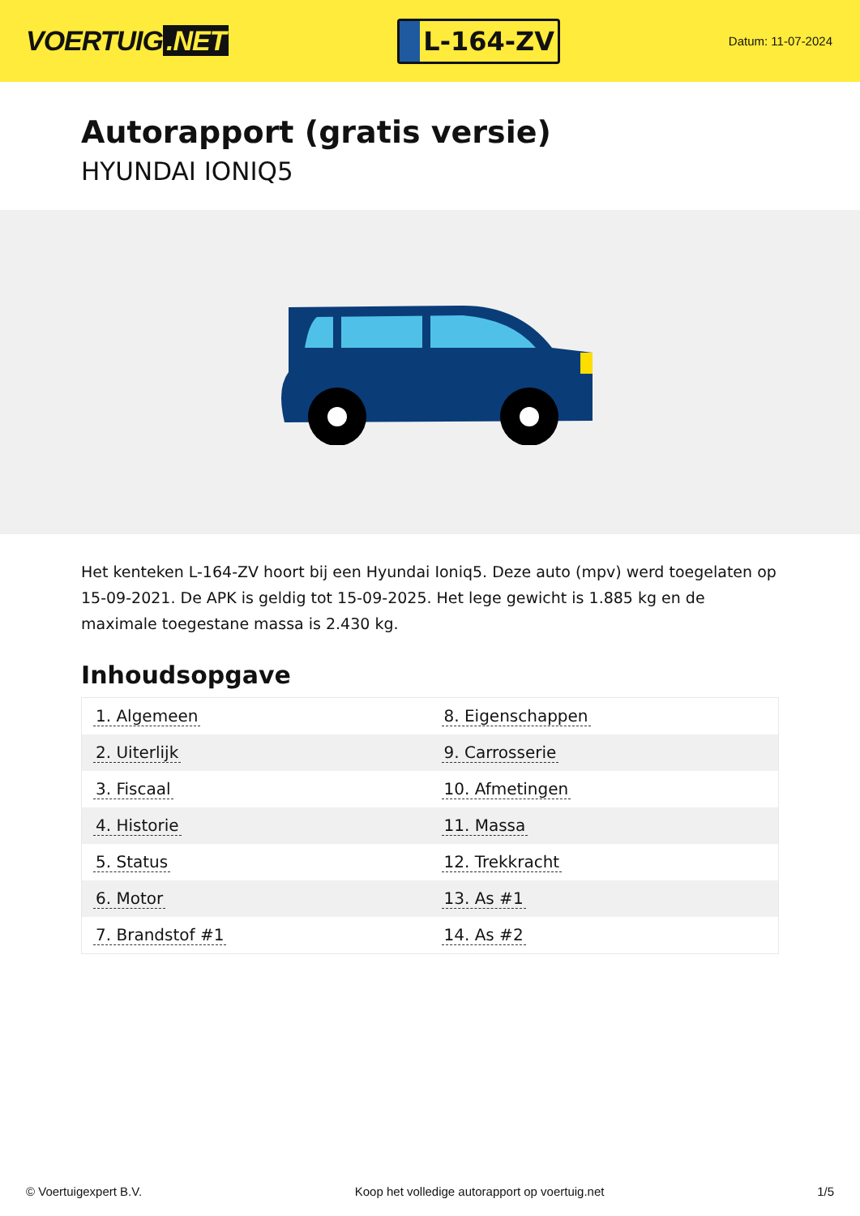VOERTUIG.NET
L-164-ZV
Datum: 11-07-2024
Autorapport (gratis versie)
HYUNDAI IONIQ5
Het kenteken L-164-ZV hoort bij een Hyundai Ioniq5. Deze auto (mpv) werd toegelaten op 15-09-2021. De APK is geldig tot 15-09-2025. Het lege gewicht is 1.885 kg en de maximale toegestane massa is 2.430 kg.
Inhoudsopgave
| 1. Algemeen | 8. Eigenschappen |
| 2. Uiterlijk | 9. Carrosserie |
| 3. Fiscaal | 10. Afmetingen |
| 4. Historie | 11. Massa |
| 5. Status | 12. Trekkracht |
| 6. Motor | 13. As #1 |
| 7. Brandstof #1 | 14. As #2 |
© Voertuigexpert B.V. Koop het volledige autorapport op voertuig.net
1/5